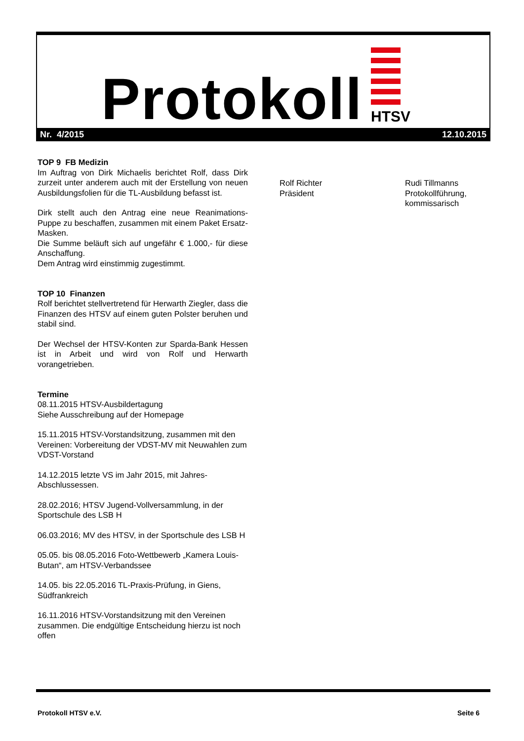Protokoll HTSV
Nr. 4/2015 12.10.2015
TOP 9 FB Medizin
Im Auftrag von Dirk Michaelis berichtet Rolf, dass Dirk zurzeit unter anderem auch mit der Erstellung von neuen Ausbildungsfolien für die TL-Ausbildung befasst ist.
Dirk stellt auch den Antrag eine neue Reanimations-Puppe zu beschaffen, zusammen mit einem Paket Ersatz-Masken.
Die Summe beläuft sich auf ungefähr € 1.000,- für diese Anschaffung.
Dem Antrag wird einstimmig zugestimmt.
TOP 10 Finanzen
Rolf berichtet stellvertretend für Herwarth Ziegler, dass die Finanzen des HTSV auf einem guten Polster beruhen und stabil sind.
Der Wechsel der HTSV-Konten zur Sparda-Bank Hessen ist in Arbeit und wird von Rolf und Herwarth vorangetrieben.
Termine
08.11.2015 HTSV-Ausbildertagung
Siehe Ausschreibung auf der Homepage
15.11.2015 HTSV-Vorstandsitzung, zusammen mit den Vereinen: Vorbereitung der VDST-MV mit Neuwahlen zum VDST-Vorstand
14.12.2015 letzte VS im Jahr 2015, mit Jahres-Abschlussessen.
28.02.2016; HTSV Jugend-Vollversammlung, in der Sportschule des LSB H
06.03.2016; MV des HTSV, in der Sportschule des LSB H
05.05. bis 08.05.2016 Foto-Wettbewerb „Kamera Louis-Butan“, am HTSV-Verbandssee
14.05. bis 22.05.2016 TL-Praxis-Prüfung, in Giens, Südfrankreich
16.11.2016 HTSV-Vorstandsitzung mit den Vereinen zusammen. Die endgültige Entscheidung hierzu ist noch offen
Rolf Richter
Präsident
Rudi Tillmanns
Protokollführung,
kommissarisch
Protokoll HTSV e.V. Seite 6